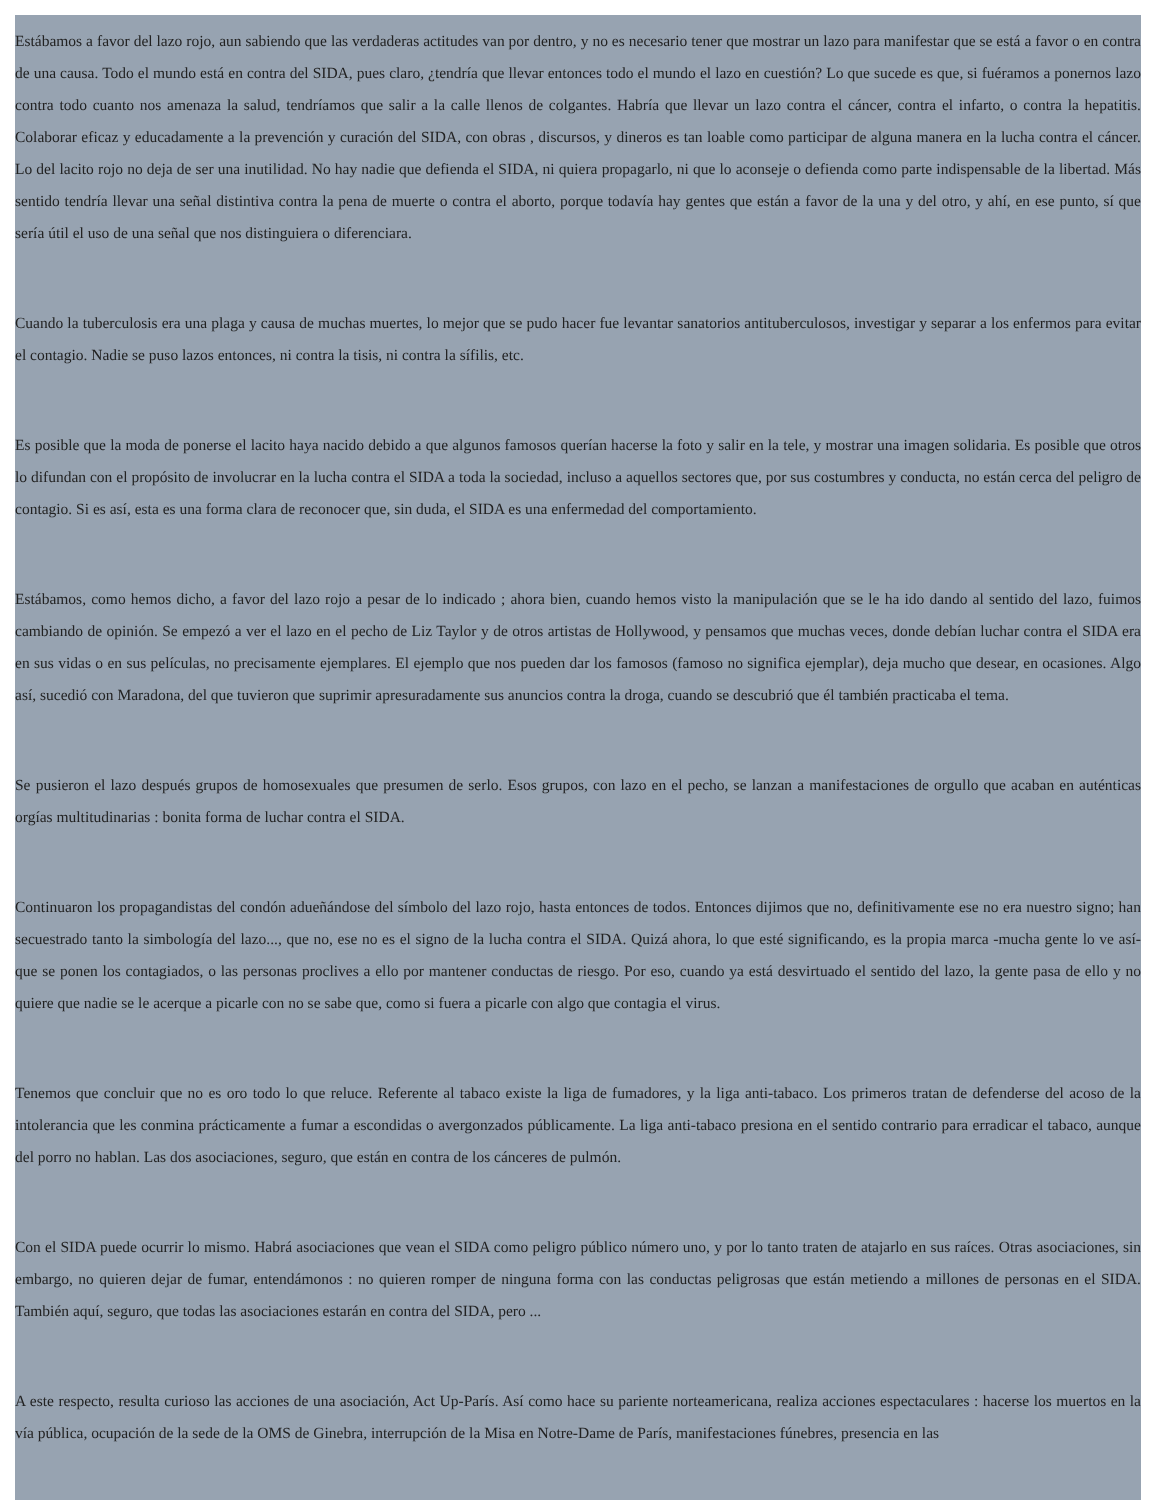Estábamos a favor del lazo rojo, aun sabiendo que las verdaderas actitudes van por dentro, y no es necesario tener que mostrar un lazo para manifestar que se está a favor o en contra de una causa. Todo el mundo está en contra del SIDA, pues claro, ¿tendría que llevar entonces todo el mundo el lazo en cuestión? Lo que sucede es que, si fuéramos a ponernos lazo contra todo cuanto nos amenaza la salud, tendríamos que salir a la calle llenos de colgantes. Habría que llevar un lazo contra el cáncer, contra el infarto, o contra la hepatitis. Colaborar eficaz y educadamente a la prevención y curación del SIDA, con obras , discursos, y dineros es tan loable como participar de alguna manera en la lucha contra el cáncer. Lo del lacito rojo no deja de ser una inutilidad. No hay nadie que defienda el SIDA, ni quiera propagarlo, ni que lo aconseje o defienda como parte indispensable de la libertad. Más sentido tendría llevar una señal distintiva contra la pena de muerte o contra el aborto, porque todavía hay gentes que están a favor de la una y del otro, y ahí, en ese punto, sí que sería útil el uso de una señal que nos distinguiera o diferenciara.
Cuando la tuberculosis era una plaga y causa de muchas muertes, lo mejor que se pudo hacer fue levantar sanatorios antituberculosos, investigar y separar a los enfermos para evitar el contagio. Nadie se puso lazos entonces, ni contra la tisis, ni contra la sífilis, etc.
Es posible que la moda de ponerse el lacito haya nacido debido a que algunos famosos querían hacerse la foto y salir en la tele, y mostrar una imagen solidaria. Es posible que otros lo difundan con el propósito de involucrar en la lucha contra el SIDA a toda la sociedad, incluso a aquellos sectores que, por sus costumbres y conducta, no están cerca del peligro de contagio. Si es así, esta es una forma clara de reconocer que, sin duda, el SIDA es una enfermedad del comportamiento.
Estábamos, como hemos dicho, a favor del lazo rojo a pesar de lo indicado ; ahora bien, cuando hemos visto la manipulación que se le ha ido dando al sentido del lazo, fuimos cambiando de opinión. Se empezó a ver el lazo en el pecho de Liz Taylor y de otros artistas de Hollywood, y pensamos que muchas veces, donde debían luchar contra el SIDA era en sus vidas o en sus películas, no precisamente ejemplares. El ejemplo que nos pueden dar los famosos (famoso no significa ejemplar), deja mucho que desear, en ocasiones. Algo así, sucedió con Maradona, del que tuvieron que suprimir apresuradamente sus anuncios contra la droga, cuando se descubrió que él también practicaba el tema.
Se pusieron el lazo después grupos de homosexuales que presumen de serlo. Esos grupos, con lazo en el pecho, se lanzan a manifestaciones de orgullo que acaban en auténticas orgías multitudinarias : bonita forma de luchar contra el SIDA.
Continuaron los propagandistas del condón adueñándose del símbolo del lazo rojo, hasta entonces de todos. Entonces dijimos que no, definitivamente ese no era nuestro signo; han secuestrado tanto la simbología del lazo..., que no, ese no es el signo de la lucha contra el SIDA. Quizá ahora, lo que esté significando, es la propia marca -mucha gente lo ve así- que se ponen los contagiados, o las personas proclives a ello por mantener conductas de riesgo. Por eso, cuando ya está desvirtuado el sentido del lazo, la gente pasa de ello y no quiere que nadie se le acerque a picarle con no se sabe que, como si fuera a picarle con algo que contagia el virus.
Tenemos que concluir que no es oro todo lo que reluce. Referente al tabaco existe la liga de fumadores, y la liga anti-tabaco. Los primeros tratan de defenderse del acoso de la intolerancia que les conmina prácticamente a fumar a escondidas o avergonzados públicamente. La liga anti-tabaco presiona en el sentido contrario para erradicar el tabaco, aunque del porro no hablan. Las dos asociaciones, seguro, que están en contra de los cánceres de pulmón.
Con el SIDA puede ocurrir lo mismo. Habrá asociaciones que vean el SIDA como peligro público número uno, y por lo tanto traten de atajarlo en sus raíces. Otras asociaciones, sin embargo, no quieren dejar de fumar, entendámonos : no quieren romper de ninguna forma con las conductas peligrosas que están metiendo a millones de personas en el SIDA. También aquí, seguro, que todas las asociaciones estarán en contra del SIDA, pero ...
A este respecto, resulta curioso las acciones de una asociación, Act Up-París. Así como hace su pariente norteamericana, realiza acciones espectaculares : hacerse los muertos en la vía pública, ocupación de la sede de la OMS de Ginebra, interrupción de la Misa en Notre-Dame de París, manifestaciones fúnebres, presencia en las